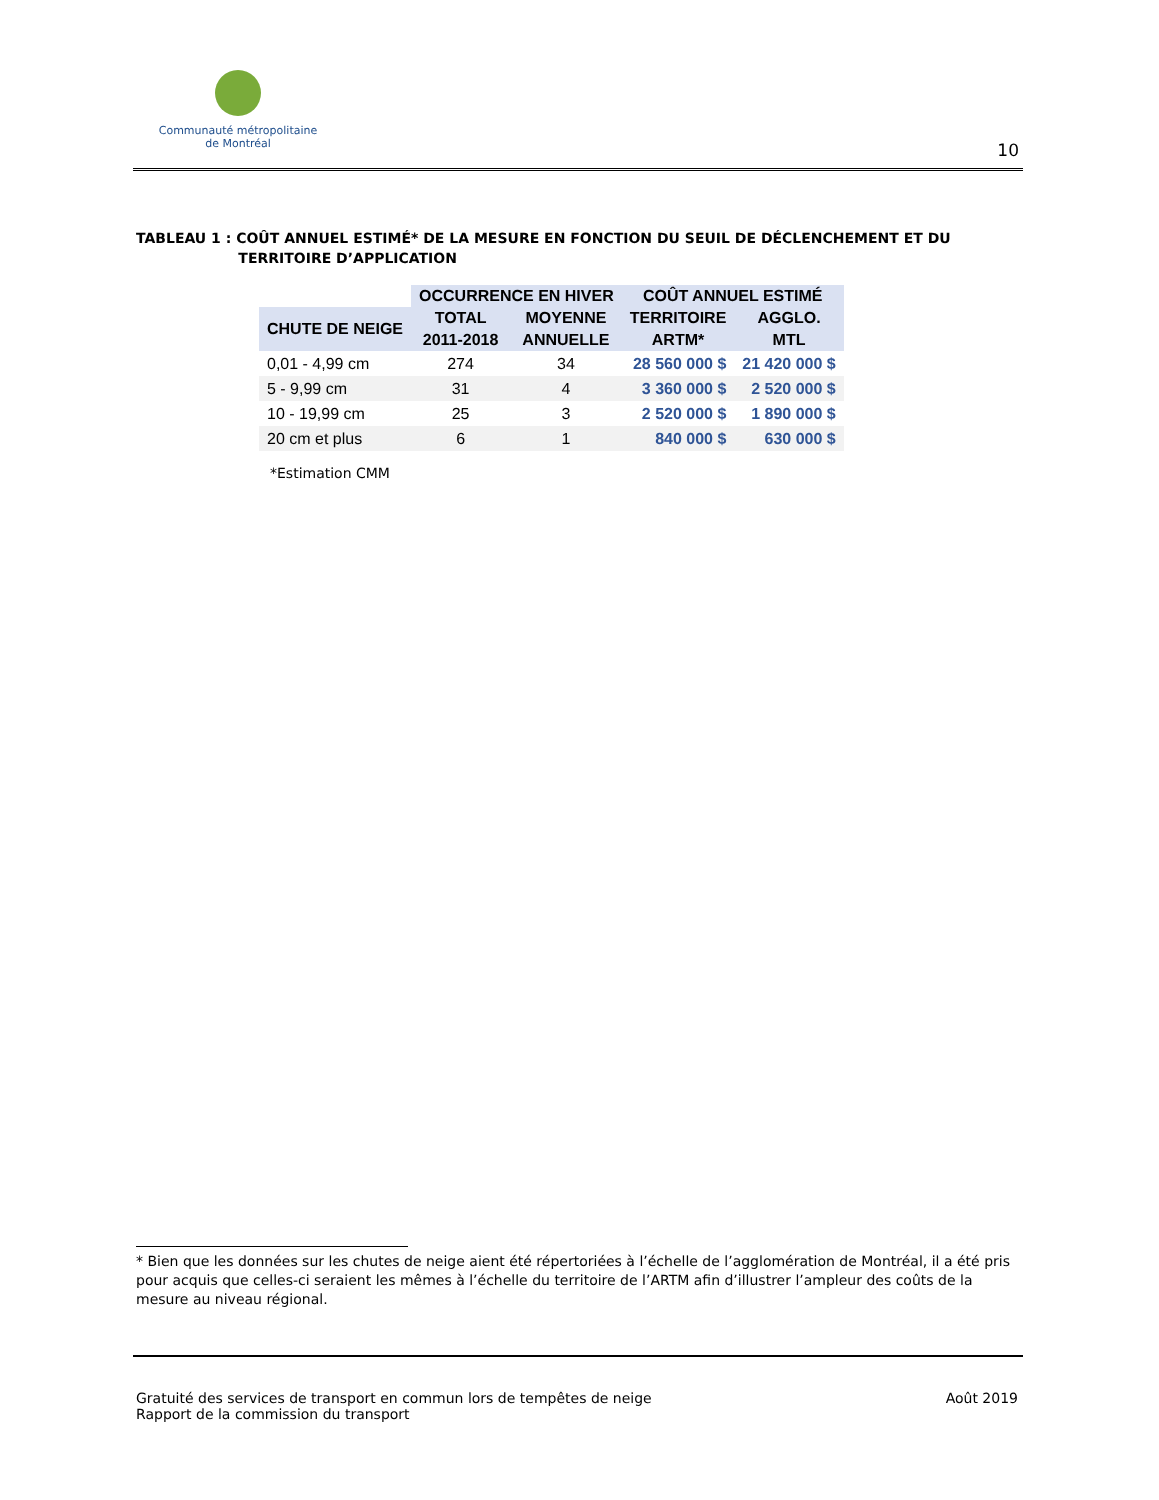Communauté métropolitaine
de Montréal
10
TABLEAU 1 : COÛT ANNUEL ESTIMÉ* DE LA MESURE EN FONCTION DU SEUIL DE DÉCLENCHEMENT ET DU
TERRITOIRE D’APPLICATION
| | OCCURRENCE EN HIVER | | COÛT ANNUEL ESTIMÉ | |
| --- | --- | --- | --- | --- |
| CHUTE DE NEIGE | TOTAL | MOYENNE | TERRITOIRE | AGGLO. |
| | 2011-2018 | ANNUELLE | ARTM* | MTL |
| 0,01 - 4,99 cm | 274 | 34 | 28 560 000 $ | 21 420 000 $ |
| 5 - 9,99 cm | 31 | 4 | 3 360 000 $ | 2 520 000 $ |
| 10 - 19,99 cm | 25 | 3 | 2 520 000 $ | 1 890 000 $ |
| 20 cm et plus | 6 | 1 | 840 000 $ | 630 000 $ |
*Estimation CMM
* Bien que les données sur les chutes de neige aient été répertoriées à l’échelle de l’agglomération de Montréal, il a été pris pour acquis que celles-ci seraient les mêmes à l’échelle du territoire de l’ARTM afin d’illustrer l’ampleur des coûts de la mesure au niveau régional.
Gratuité des services de transport en commun lors de tempêtes de neige
Rapport de la commission du transport
Août 2019